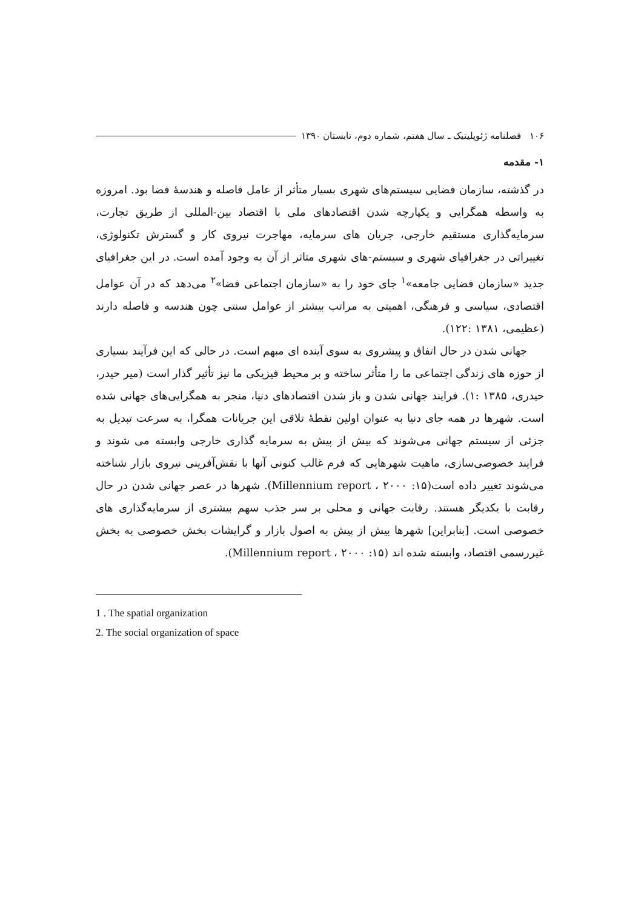۱۰۶ فصلنامه ژئوپلیتیک ـ سال هفتم، شماره دوم، تابستان ۱۳۹۰
۱- مقدمه
در گذشته، سازمان فضایی سیستم‌های شهری بسیار متأثر از عامل فاصله و هندسهٔ فضا بود. امروزه به واسطه همگرایی و یکپارچه شدن اقتصادهای ملی با اقتصاد بین-المللی از طریق تجارت، سرمایه‌گذاری مستقیم خارجی، جریان های سرمایه، مهاجرت نیروی کار و گسترش تکنولوژی، تغییراتی در جغرافیای شهری و سیستم-های شهری متاثر از آن به وجود آمده است. در این جغرافیای جدید «سازمان فضایی جامعه»<sup>۱</sup> جای خود را به «سازمان اجتماعی فضا»<sup>۲</sup> می‌دهد که در آن عوامل اقتصادی، سیاسی و فرهنگی، اهمیتی به مراتب بیشتر از عوامل سنتی چون هندسه و فاصله دارند (عظیمی، ۱۳۸۱ :۱۲۲).
جهانی شدن در حال اتفاق و پیشروی به سوی آینده ای مبهم است. در حالی که این فرآیند بسیاری از حوزه های زندگی اجتماعی ما را متأثر ساخته و بر محیط فیزیکی ما نیز تأثیر گذار است (میر حیدر، حیدری، ۱۳۸۵ :۱). فرایند جهانی شدن و باز شدن اقتصادهای دنیا، منجر به همگرایی‌های جهانی شده است. شهرها در همه جای دنیا به عنوان اولین نقطهٔ تلاقی این جریانات همگرا، به سرعت تبدیل به جزئی از سیستم جهانی می‌شوند که بیش از پیش به سرمایه گذاری خارجی وابسته می شوند و فرایند خصوصی‌سازی، ماهیت شهرهایی که فرم غالب کنونی آنها با نقش‌آفرینی نیروی بازار شناخته می‌شوند تغییر داده است(Millennium report ، ۲۰۰۰ :۱۵). شهرها در عصر جهانی شدن در حال رقابت با یکدیگر هستند. رقابت جهانی و محلی بر سر جذب سهم بیشتری از سرمایه‌گذاری های خصوصی است. [بنابراین] شهرها بیش از پیش به اصول بازار و گرایشات بخش خصوصی به بخش غیررسمی اقتصاد، وابسته شده اند (Millennium report ، ۲۰۰۰ :۱۵).
1 . The spatial organization
2. The social organization of space